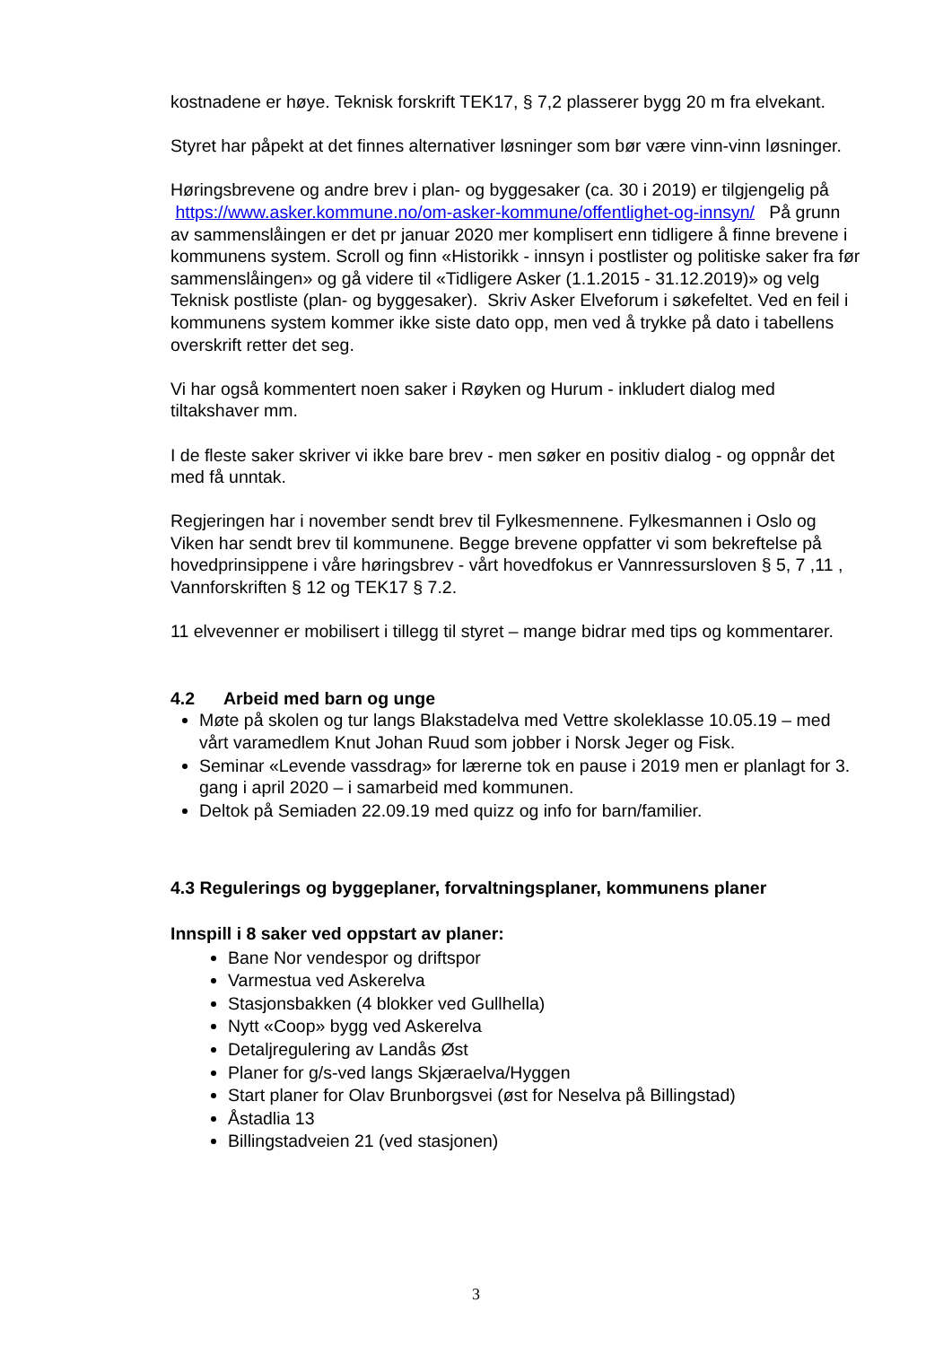kostnadene er høye. Teknisk forskrift TEK17, § 7,2 plasserer bygg 20 m fra elvekant.
Styret har påpekt at det finnes alternativer løsninger som bør være vinn-vinn løsninger.
Høringsbrevene og andre brev i plan- og byggesaker (ca. 30 i 2019) er tilgjengelig på https://www.asker.kommune.no/om-asker-kommune/offentlighet-og-innsyn/ På grunn av sammenslåingen er det pr januar 2020 mer komplisert enn tidligere å finne brevene i kommunens system. Scroll og finn «Historikk - innsyn i postlister og politiske saker fra før sammenslåingen» og gå videre til «Tidligere Asker (1.1.2015 - 31.12.2019)» og velg Teknisk postliste (plan- og byggesaker). Skriv Asker Elveforum i søkefeltet. Ved en feil i kommunens system kommer ikke siste dato opp, men ved å trykke på dato i tabellens overskrift retter det seg.
Vi har også kommentert noen saker i Røyken og Hurum - inkludert dialog med tiltakshaver mm.
I de fleste saker skriver vi ikke bare brev - men søker en positiv dialog - og oppnår det med få unntak.
Regjeringen har i november sendt brev til Fylkesmennene. Fylkesmannen i Oslo og Viken har sendt brev til kommunene. Begge brevene oppfatter vi som bekreftelse på hovedprinsippene i våre høringsbrev - vårt hovedfokus er Vannressursloven § 5, 7 ,11 , Vannforskriften § 12 og TEK17 § 7.2.
11 elvevenner er mobilisert i tillegg til styret – mange bidrar med tips og kommentarer.
4.2 Arbeid med barn og unge
Møte på skolen og tur langs Blakstadelva med Vettre skoleklasse 10.05.19 – med vårt varamedlem Knut Johan Ruud som jobber i Norsk Jeger og Fisk.
Seminar «Levende vassdrag» for lærerne tok en pause i 2019 men er planlagt for 3. gang i april 2020 – i samarbeid med kommunen.
Deltok på Semiaden 22.09.19 med quizz og info for barn/familier.
4.3 Regulerings og byggeplaner, forvaltningsplaner, kommunens planer
Innspill i 8 saker ved oppstart av planer:
Bane Nor vendespor og driftspor
Varmestua ved Askerelva
Stasjonsbakken (4 blokker ved Gullhella)
Nytt «Coop» bygg ved Askerelva
Detaljregulering av Landås Øst
Planer for g/s-ved langs Skjæraelva/Hyggen
Start planer for Olav Brunborgsvei (øst for Neselva på Billingstad)
Åstadlia 13
Billingstadveien 21 (ved stasjonen)
3